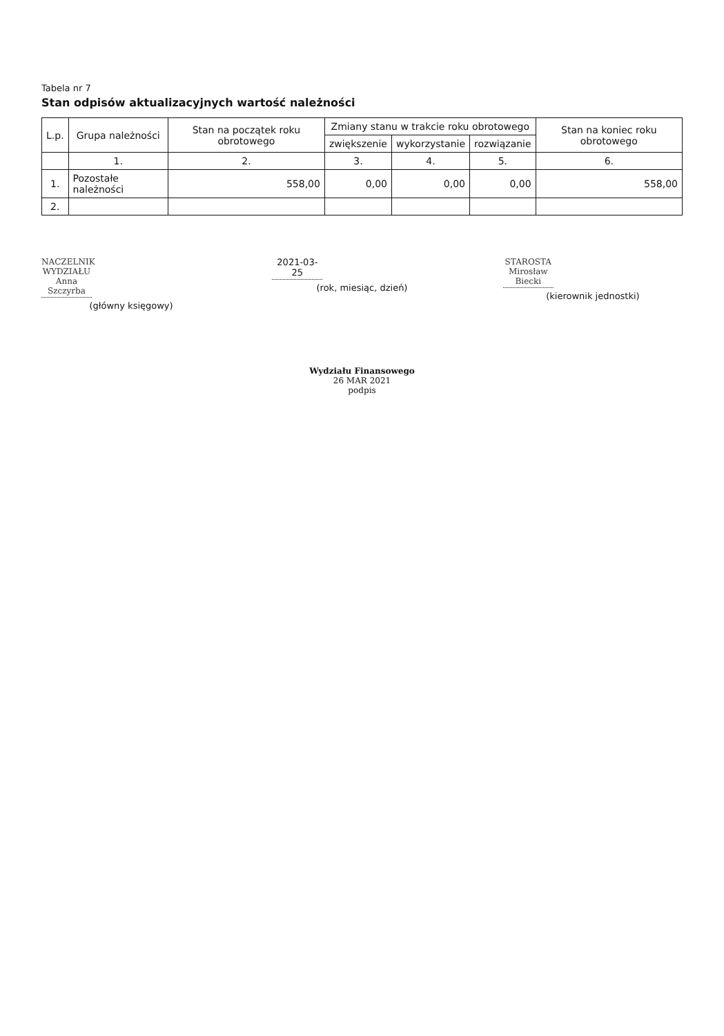Tabela nr 7
Stan odpisów aktualizacyjnych wartość należności
| L.p. | Grupa należności | Stan na początek roku obrotowego | Zmiany stanu w trakcie roku obrotowego | | | Stan na koniec roku obrotowego |
| --- | --- | --- | --- | --- | --- | --- |
| | | | zwiększenie | wykorzystanie | rozwiązanie | |
| | 1. | 2. | 3. | 4. | 5. | 6. |
| 1. | Pozostałe należności | 558,00 | 0,00 | 0,00 | 0,00 | 558,00 |
| 2. | | | | | | |
NACZELNIK WYDZIAŁU
Anna Szczyrba
(główny księgowy)
2021-03-25
(rok, miesiąc, dzień)
STAROSTA
Mirosław Biecki
(kierownik jednostki)
Wydziału Finansowego
26 MAR 2021
podpis